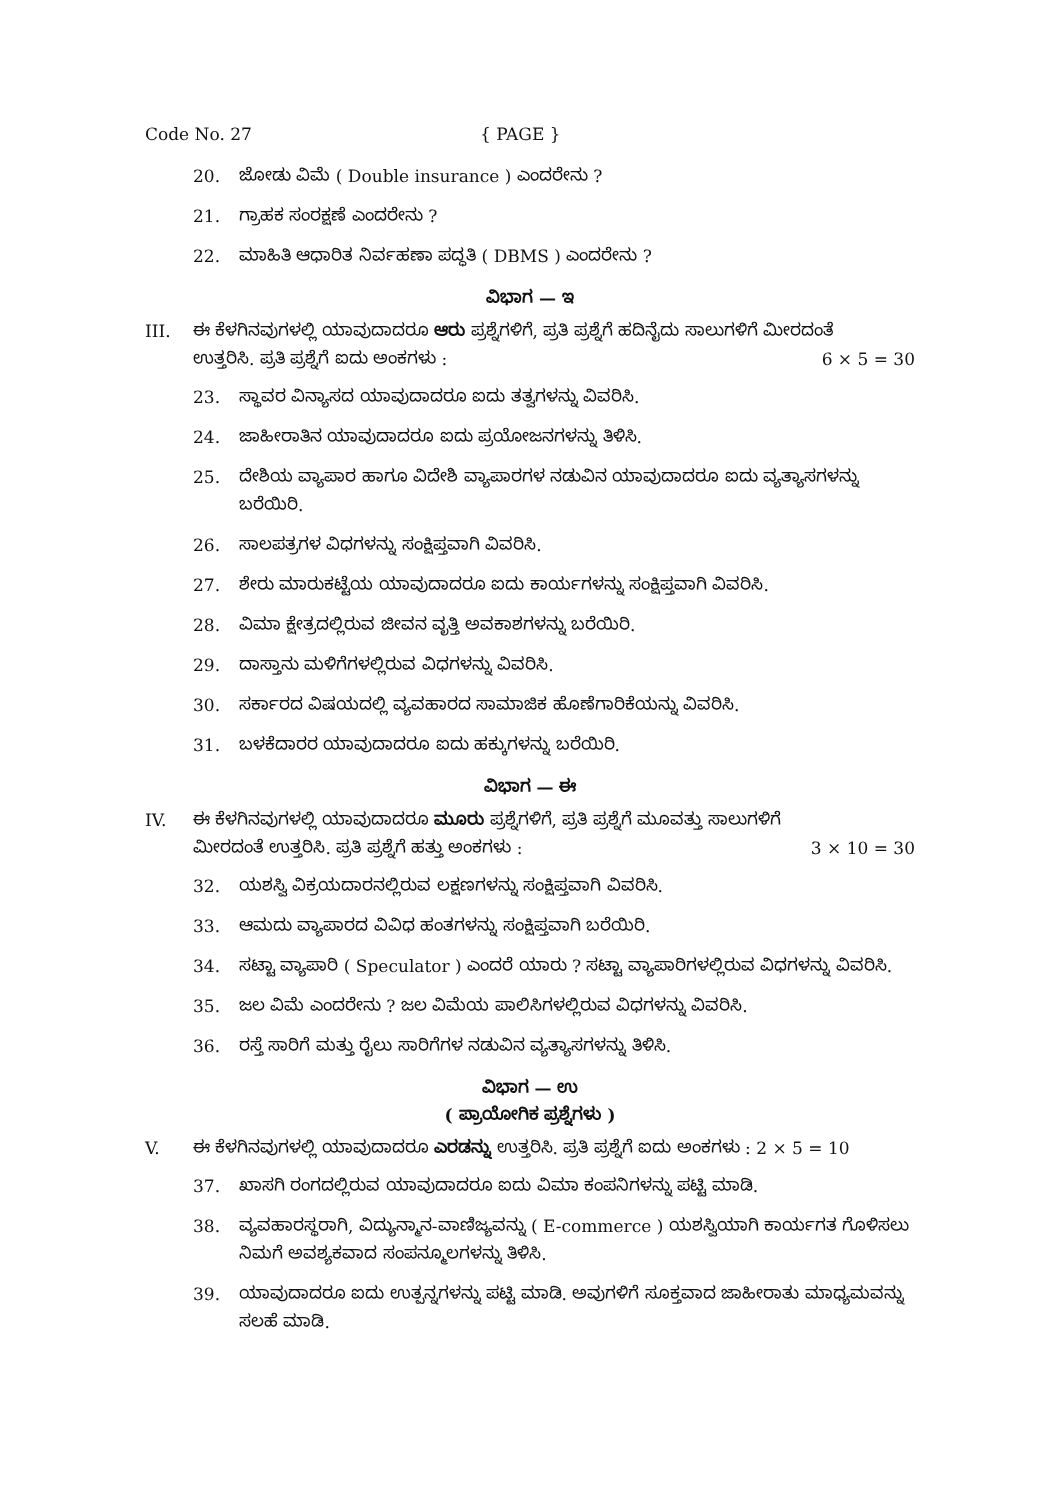Code No. 27 { PAGE }
20. ಜೋಡು ವಿಮೆ ( Double insurance ) ಎಂದರೇನು ?
21. ಗ್ರಾಹಕ ಸಂರಕ್ಷಣೆ ಎಂದರೇನು ?
22. ಮಾಹಿತಿ ಆಧಾರಿತ ನಿರ್ವಹಣಾ ಪದ್ಧತಿ ( DBMS ) ಎಂದರೇನು ?
ವಿಭಾಗ — ಇ
III. ಈ ಕೆಳಗಿನವುಗಳಲ್ಲಿ ಯಾವುದಾದರೂ ಆರು ಪ್ರಶ್ನೆಗಳಿಗೆ, ಪ್ರತಿ ಪ್ರಶ್ನೆಗೆ ಹದಿನೈದು ಸಾಲುಗಳಿಗೆ ಮೀರದಂತೆ
ಉತ್ತರಿಸಿ. ಪ್ರತಿ ಪ್ರಶ್ನೆಗೆ ಐದು ಅಂಕಗಳು : 6 × 5 = 30
23. ಸ್ಥಾವರ ವಿನ್ಯಾಸದ ಯಾವುದಾದರೂ ಐದು ತತ್ವಗಳನ್ನು ವಿವರಿಸಿ.
24. ಜಾಹೀರಾತಿನ ಯಾವುದಾದರೂ ಐದು ಪ್ರಯೋಜನಗಳನ್ನು ತಿಳಿಸಿ.
25. ದೇಶಿಯ ವ್ಯಾಪಾರ ಹಾಗೂ ವಿದೇಶಿ ವ್ಯಾಪಾರಗಳ ನಡುವಿನ ಯಾವುದಾದರೂ ಐದು ವ್ಯತ್ಯಾಸಗಳನ್ನು ಬರೆಯಿರಿ.
26. ಸಾಲಪತ್ರಗಳ ವಿಧಗಳನ್ನು ಸಂಕ್ಷಿಪ್ತವಾಗಿ ವಿವರಿಸಿ.
27. ಶೇರು ಮಾರುಕಟ್ಟೆಯ ಯಾವುದಾದರೂ ಐದು ಕಾರ್ಯಗಳನ್ನು ಸಂಕ್ಷಿಪ್ತವಾಗಿ ವಿವರಿಸಿ.
28. ವಿಮಾ ಕ್ಷೇತ್ರದಲ್ಲಿರುವ ಜೀವನ ವೃತ್ತಿ ಅವಕಾಶಗಳನ್ನು ಬರೆಯಿರಿ.
29. ದಾಸ್ತಾನು ಮಳಿಗೆಗಳಲ್ಲಿರುವ ವಿಧಗಳನ್ನು ವಿವರಿಸಿ.
30. ಸರ್ಕಾರದ ವಿಷಯದಲ್ಲಿ ವ್ಯವಹಾರದ ಸಾಮಾಜಿಕ ಹೊಣೆಗಾರಿಕೆಯನ್ನು ವಿವರಿಸಿ.
31. ಬಳಕೆದಾರರ ಯಾವುದಾದರೂ ಐದು ಹಕ್ಕುಗಳನ್ನು ಬರೆಯಿರಿ.
ವಿಭಾಗ — ಈ
IV. ಈ ಕೆಳಗಿನವುಗಳಲ್ಲಿ ಯಾವುದಾದರೂ ಮೂರು ಪ್ರಶ್ನೆಗಳಿಗೆ, ಪ್ರತಿ ಪ್ರಶ್ನೆಗೆ ಮೂವತ್ತು ಸಾಲುಗಳಿಗೆ
ಮೀರದಂತೆ ಉತ್ತರಿಸಿ. ಪ್ರತಿ ಪ್ರಶ್ನೆಗೆ ಹತ್ತು ಅಂಕಗಳು : 3 × 10 = 30
32. ಯಶಸ್ವಿ ವಿಕ್ರಯದಾರನಲ್ಲಿರುವ ಲಕ್ಷಣಗಳನ್ನು ಸಂಕ್ಷಿಪ್ತವಾಗಿ ವಿವರಿಸಿ.
33. ಆಮದು ವ್ಯಾಪಾರದ ವಿವಿಧ ಹಂತಗಳನ್ನು ಸಂಕ್ಷಿಪ್ತವಾಗಿ ಬರೆಯಿರಿ.
34. ಸಟ್ಟಾ ವ್ಯಾಪಾರಿ ( Speculator ) ಎಂದರೆ ಯಾರು ? ಸಟ್ಟಾ ವ್ಯಾಪಾರಿಗಳಲ್ಲಿರುವ ವಿಧಗಳನ್ನು ವಿವರಿಸಿ.
35. ಜಲ ವಿಮೆ ಎಂದರೇನು ? ಜಲ ವಿಮೆಯ ಪಾಲಿಸಿಗಳಲ್ಲಿರುವ ವಿಧಗಳನ್ನು ವಿವರಿಸಿ.
36. ರಸ್ತೆ ಸಾರಿಗೆ ಮತ್ತು ರೈಲು ಸಾರಿಗೆಗಳ ನಡುವಿನ ವ್ಯತ್ಯಾಸಗಳನ್ನು ತಿಳಿಸಿ.
ವಿಭಾಗ — ಉ
( ಪ್ರಾಯೋಗಿಕ ಪ್ರಶ್ನೆಗಳು )
V. ಈ ಕೆಳಗಿನವುಗಳಲ್ಲಿ ಯಾವುದಾದರೂ ಎರಡನ್ನು ಉತ್ತರಿಸಿ. ಪ್ರತಿ ಪ್ರಶ್ನೆಗೆ ಐದು ಅಂಕಗಳು : 2 × 5 = 10
37. ಖಾಸಗಿ ರಂಗದಲ್ಲಿರುವ ಯಾವುದಾದರೂ ಐದು ವಿಮಾ ಕಂಪನಿಗಳನ್ನು ಪಟ್ಟಿ ಮಾಡಿ.
38. ವ್ಯವಹಾರಸ್ಥರಾಗಿ, ವಿದ್ಯುನ್ಮಾನ-ವಾಣಿಜ್ಯವನ್ನು ( E-commerce ) ಯಶಸ್ವಿಯಾಗಿ ಕಾರ್ಯಗತ ಗೊಳಿಸಲು ನಿಮಗೆ ಅವಶ್ಯಕವಾದ ಸಂಪನ್ಮೂಲಗಳನ್ನು ತಿಳಿಸಿ.
39. ಯಾವುದಾದರೂ ಐದು ಉತ್ಪನ್ನಗಳನ್ನು ಪಟ್ಟಿ ಮಾಡಿ. ಅವುಗಳಿಗೆ ಸೂಕ್ತವಾದ ಜಾಹೀರಾತು ಮಾಧ್ಯಮವನ್ನು ಸಲಹೆ ಮಾಡಿ.